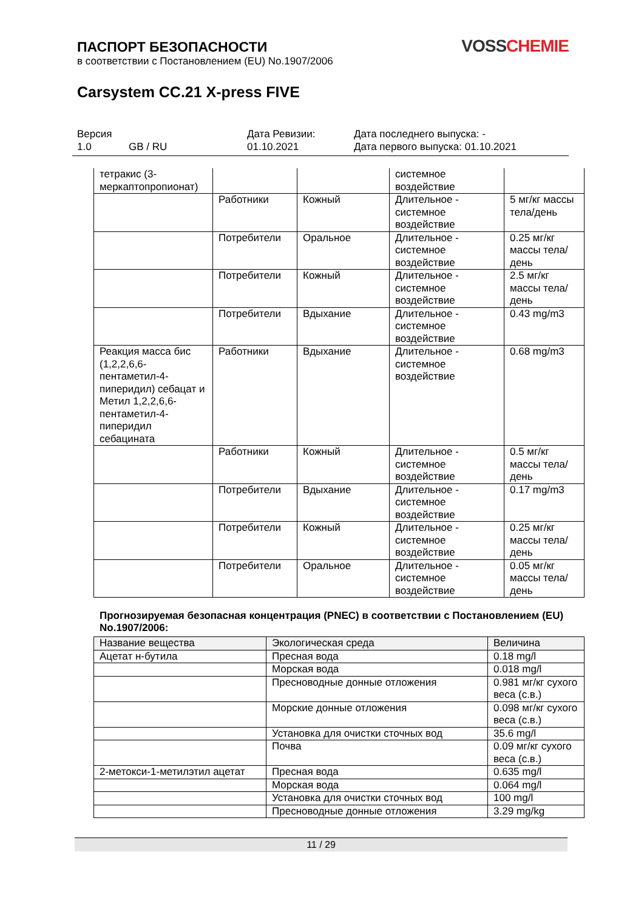ПАСПОРТ БЕЗОПАСНОСТИ
в соответствии с Постановлением (EU) No.1907/2006
VOSSCHEMIE
Carsystem CC.21 X-press FIVE
Версия
1.0 GB / RU
Дата Ревизии:
01.10.2021
Дата последнего выпуска: -
Дата первого выпуска: 01.10.2021
| тетракис (3-меркаптопропионат) | | | системное воздействие | |
| | Работники | Кожный | Длительное - системное воздействие | 5 мг/кг массы тела/день |
| | Потребители | Оральное | Длительное - системное воздействие | 0.25 мг/кг массы тела/день |
| | Потребители | Кожный | Длительное - системное воздействие | 2.5 мг/кг массы тела/день |
| | Потребители | Вдыхание | Длительное - системное воздействие | 0.43 mg/m3 |
| Реакция масса бис (1,2,2,6,6-пентаметил-4-пиперидил) себацат и Метил 1,2,2,6,6-пентаметил-4-пиперидил себацината | Работники | Вдыхание | Длительное - системное воздействие | 0.68 mg/m3 |
| | Работники | Кожный | Длительное - системное воздействие | 0.5 мг/кг массы тела/день |
| | Потребители | Вдыхание | Длительное - системное воздействие | 0.17 mg/m3 |
| | Потребители | Кожный | Длительное - системное воздействие | 0.25 мг/кг массы тела/день |
| | Потребители | Оральное | Длительное - системное воздействие | 0.05 мг/кг массы тела/день |
Прогнозируемая безопасная концентрация (PNEC) в соответствии с Постановлением (EU) No.1907/2006:
| Название вещества | Экологическая среда | Величина |
| --- | --- | --- |
| Ацетат н-бутила | Пресная вода | 0.18 mg/l |
| | Морская вода | 0.018 mg/l |
| | Пресноводные донные отложения | 0.981 мг/кг сухого веса (с.в.) |
| | Морские донные отложения | 0.098 мг/кг сухого веса (с.в.) |
| | Установка для очистки сточных вод | 35.6 mg/l |
| | Почва | 0.09 мг/кг сухого веса (с.в.) |
| 2-метокси-1-метилэтил ацетат | Пресная вода | 0.635 mg/l |
| | Морская вода | 0.064 mg/l |
| | Установка для очистки сточных вод | 100 mg/l |
| | Пресноводные донные отложения | 3.29 mg/kg |
11 / 29